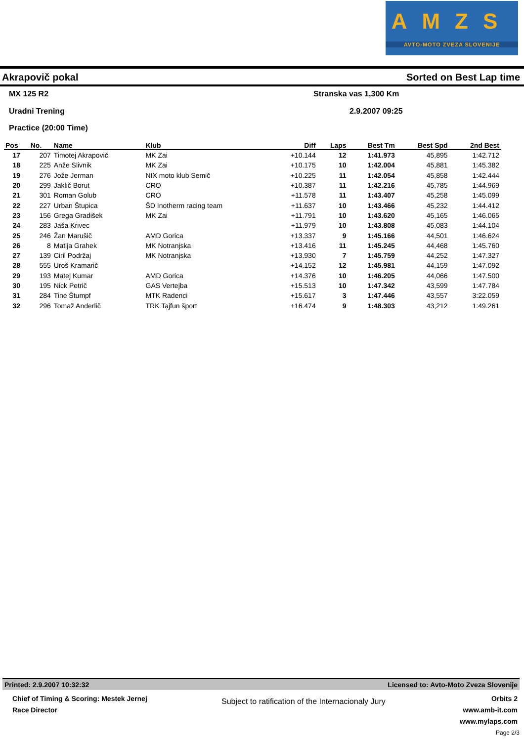AMZS
AVTO-MOTO ZVEZA SLOVENIJE
Akrapovič pokal Sorted on Best Lap time
MX 125 R2 Stranska vas 1,300 Km
Uradni Trening 2.9.2007 09:25
Practice (20:00 Time)
| Pos | No. | Name | Klub | Diff | Laps | Best Tm | Best Spd | 2nd Best |
| --- | --- | --- | --- | --- | --- | --- | --- | --- |
| 17 | 207 | Timotej Akrapovič | MK Zai | +10.144 | 12 | 1:41.973 | 45,895 | 1:42.712 |
| 18 | 225 | Anže Slivnik | MK Zai | +10.175 | 10 | 1:42.004 | 45,881 | 1:45.382 |
| 19 | 276 | Jože Jerman | NIX moto klub Semič | +10.225 | 11 | 1:42.054 | 45,858 | 1:42.444 |
| 20 | 299 | Jaklič Borut | CRO | +10.387 | 11 | 1:42.216 | 45,785 | 1:44.969 |
| 21 | 301 | Roman Golub | CRO | +11.578 | 11 | 1:43.407 | 45,258 | 1:45.099 |
| 22 | 227 | Urban Štupica | ŠD Inotherm racing team | +11.637 | 10 | 1:43.466 | 45,232 | 1:44.412 |
| 23 | 156 | Grega Gradišek | MK Zai | +11.791 | 10 | 1:43.620 | 45,165 | 1:46.065 |
| 24 | 283 | Jaša Krivec | | +11.979 | 10 | 1:43.808 | 45,083 | 1:44.104 |
| 25 | 246 | Žan Marušič | AMD Gorica | +13.337 | 9 | 1:45.166 | 44,501 | 1:46.624 |
| 26 | 8 | Matija Grahek | MK Notranjska | +13.416 | 11 | 1:45.245 | 44,468 | 1:45.760 |
| 27 | 139 | Ciril Podržaj | MK Notranjska | +13.930 | 7 | 1:45.759 | 44,252 | 1:47.327 |
| 28 | 555 | Uroš Kramarič | | +14.152 | 12 | 1:45.981 | 44,159 | 1:47.092 |
| 29 | 193 | Matej Kumar | AMD Gorica | +14.376 | 10 | 1:46.205 | 44,066 | 1:47.500 |
| 30 | 195 | Nick Petrič | GAS Vertejba | +15.513 | 10 | 1:47.342 | 43,599 | 1:47.784 |
| 31 | 284 | Tine Štumpf | MTK Radenci | +15.617 | 3 | 1:47.446 | 43,557 | 3:22.059 |
| 32 | 296 | Tomaž Anderlič | TRK Tajfun šport | +16.474 | 9 | 1:48.303 | 43,212 | 1:49.261 |
Printed: 2.9.2007 10:32:32 Licensed to: Avto-Moto Zveza Slovenije
Chief of Timing & Scoring: Mestek Jernej
Race Director
Subject to ratification of the Internacionaly Jury
Orbits 2
www.amb-it.com
www.mylaps.com
Page 2/3